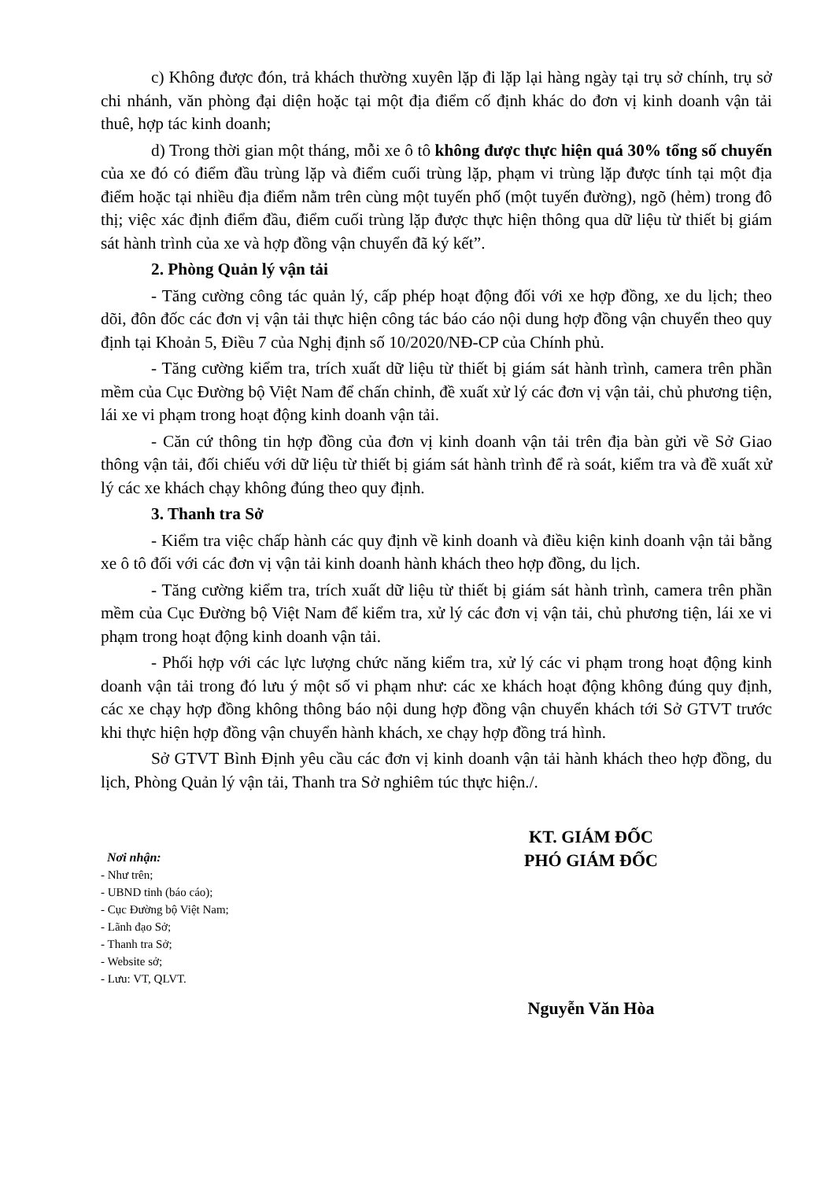c) Không được đón, trả khách thường xuyên lặp đi lặp lại hàng ngày tại trụ sở chính, trụ sở chi nhánh, văn phòng đại diện hoặc tại một địa điểm cố định khác do đơn vị kinh doanh vận tải thuê, hợp tác kinh doanh;
d) Trong thời gian một tháng, mỗi xe ô tô không được thực hiện quá 30% tổng số chuyến của xe đó có điểm đầu trùng lặp và điểm cuối trùng lặp, phạm vi trùng lặp được tính tại một địa điểm hoặc tại nhiều địa điểm nằm trên cùng một tuyến phố (một tuyến đường), ngõ (hẻm) trong đô thị; việc xác định điểm đầu, điểm cuối trùng lặp được thực hiện thông qua dữ liệu từ thiết bị giám sát hành trình của xe và hợp đồng vận chuyển đã ký kết”.
2. Phòng Quản lý vận tải
- Tăng cường công tác quản lý, cấp phép hoạt động đối với xe hợp đồng, xe du lịch; theo dõi, đôn đốc các đơn vị vận tải thực hiện công tác báo cáo nội dung hợp đồng vận chuyển theo quy định tại Khoản 5, Điều 7 của Nghị định số 10/2020/NĐ-CP của Chính phủ.
- Tăng cường kiểm tra, trích xuất dữ liệu từ thiết bị giám sát hành trình, camera trên phần mềm của Cục Đường bộ Việt Nam để chấn chỉnh, đề xuất xử lý các đơn vị vận tải, chủ phương tiện, lái xe vi phạm trong hoạt động kinh doanh vận tải.
- Căn cứ thông tin hợp đồng của đơn vị kinh doanh vận tải trên địa bàn gửi về Sở Giao thông vận tải, đối chiếu với dữ liệu từ thiết bị giám sát hành trình để rà soát, kiểm tra và đề xuất xử lý các xe khách chạy không đúng theo quy định.
3. Thanh tra Sở
- Kiểm tra việc chấp hành các quy định về kinh doanh và điều kiện kinh doanh vận tải bằng xe ô tô đối với các đơn vị vận tải kinh doanh hành khách theo hợp đồng, du lịch.
- Tăng cường kiểm tra, trích xuất dữ liệu từ thiết bị giám sát hành trình, camera trên phần mềm của Cục Đường bộ Việt Nam để kiểm tra, xử lý các đơn vị vận tải, chủ phương tiện, lái xe vi phạm trong hoạt động kinh doanh vận tải.
- Phối hợp với các lực lượng chức năng kiểm tra, xử lý các vi phạm trong hoạt động kinh doanh vận tải trong đó lưu ý một số vi phạm như: các xe khách hoạt động không đúng quy định, các xe chạy hợp đồng không thông báo nội dung hợp đồng vận chuyển khách tới Sở GTVT trước khi thực hiện hợp đồng vận chuyển hành khách, xe chạy hợp đồng trá hình.
Sở GTVT Bình Định yêu cầu các đơn vị kinh doanh vận tải hành khách theo hợp đồng, du lịch, Phòng Quản lý vận tải, Thanh tra Sở nghiêm túc thực hiện./.
Nơi nhận:
- Như trên;
- UBND tỉnh (báo cáo);
- Cục Đường bộ Việt Nam;
- Lãnh đạo Sở;
- Thanh tra Sở;
- Website sở;
- Lưu: VT, QLVT.
KT. GIÁM ĐỐC
PHÓ GIÁM ĐỐC
Nguyễn Văn Hòa